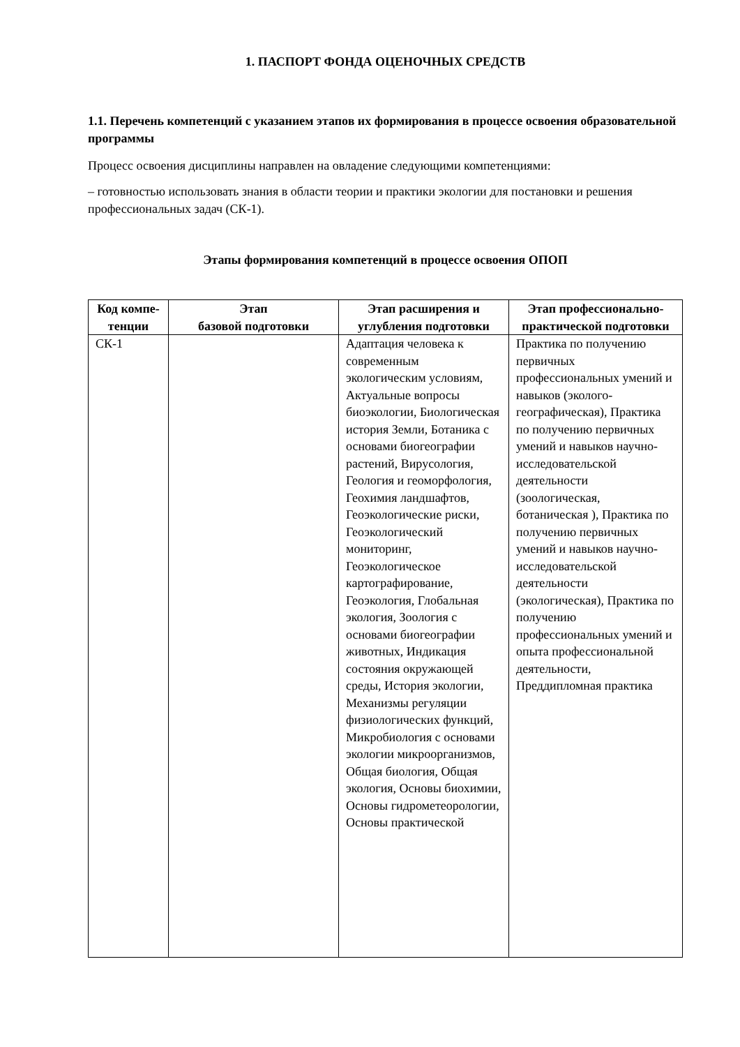1. ПАСПОРТ ФОНДА ОЦЕНОЧНЫХ СРЕДСТВ
1.1. Перечень компетенций с указанием этапов их формирования в процессе освоения образовательной программы
Процесс освоения дисциплины направлен на овладение следующими компетенциями:
– готовностью использовать знания в области теории и практики экологии для постановки и решения профессиональных задач (СК-1).
Этапы формирования компетенций в процессе освоения ОПОП
| Код компе- тенции | Этап базовой подготовки | Этап расширения и углубления подготовки | Этап профессионально-практической подготовки |
| --- | --- | --- | --- |
| СК-1 | | Адаптация человека к современным экологическим условиям, Актуальные вопросы биоэкологии, Биологическая история Земли, Ботаника с основами биогеографии растений, Вирусология, Геология и геоморфология, Геохимия ландшафтов, Геоэкологические риски, Геоэкологический мониторинг, Геоэкологическое картографирование, Геоэкология, Глобальная экология, Зоология с основами биогеографии животных, Индикация состояния окружающей среды, История экологии, Механизмы регуляции физиологических функций, Микробиология с основами экологии микроорганизмов, Общая биология, Общая экология, Основы биохимии, Основы гидрометеорологии, Основы практической | Практика по получению первичных профессиональных умений и навыков (эколого-географическая), Практика по получению первичных умений и навыков научно-исследовательской деятельности (зоологическая, ботаническая ), Практика по получению первичных умений и навыков научно-исследовательской деятельности (экологическая), Практика по получению профессиональных умений и опыта профессиональной деятельности, Преддипломная практика |